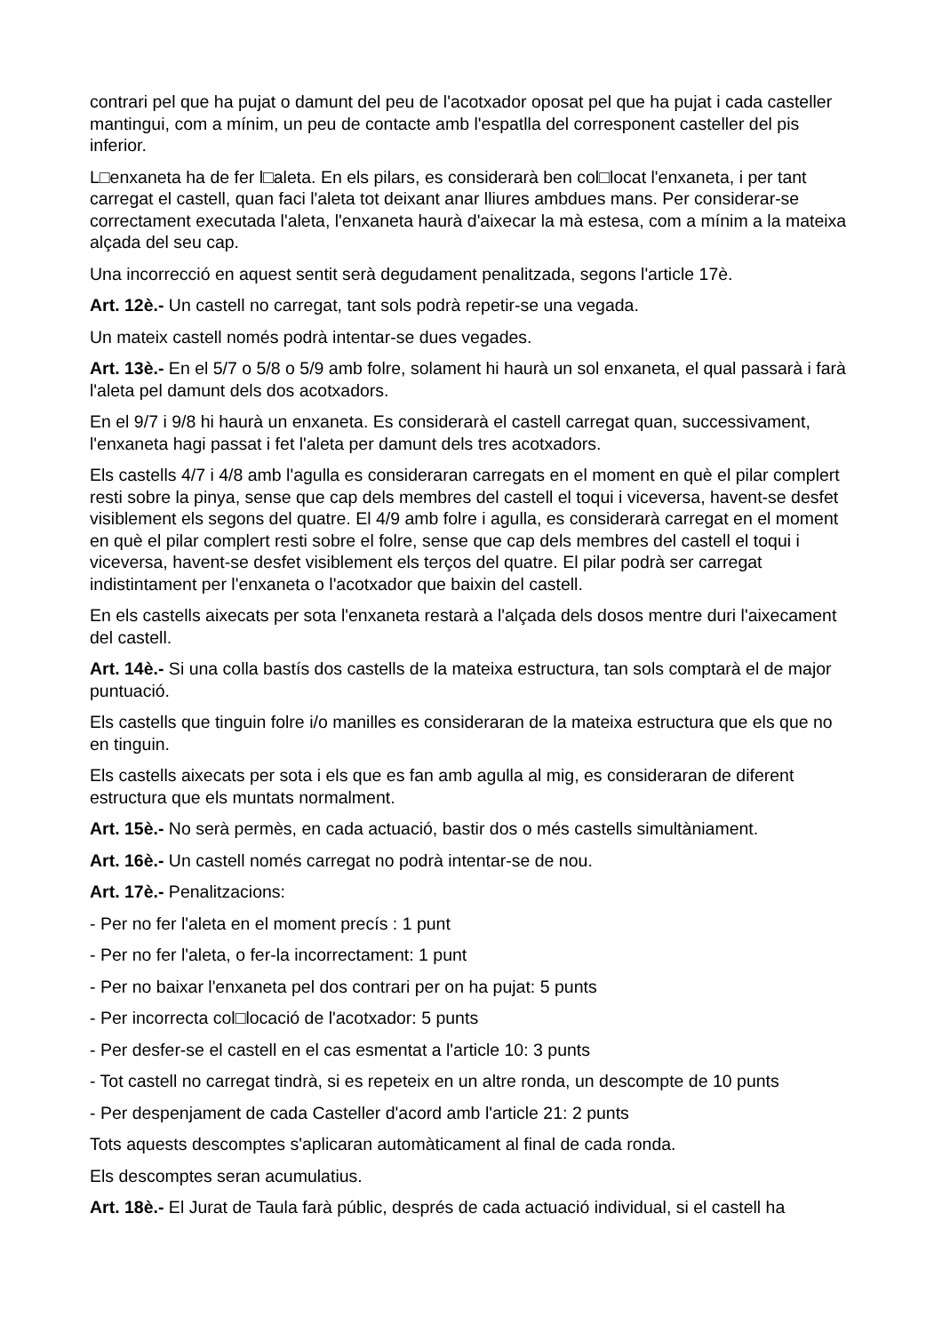contrari pel que ha pujat o damunt del peu de l'acotxador oposat pel que ha pujat i cada casteller mantingui, com a mínim, un peu de contacte amb l'espatlla del corresponent casteller del pis inferior.
L□enxaneta ha de fer l□aleta. En els pilars, es considerarà ben col□locat l'enxaneta, i per tant carregat el castell, quan faci l'aleta tot deixant anar lliures ambdues mans. Per considerar-se correctament executada l'aleta, l'enxaneta haurà d'aixecar la mà estesa, com a mínim a la mateixa alçada del seu cap.
Una incorrecció en aquest sentit serà degudament penalitzada, segons l'article 17è.
Art. 12è.- Un castell no carregat, tant sols podrà repetir-se una vegada.
Un mateix castell només podrà intentar-se dues vegades.
Art. 13è.- En el 5/7 o 5/8 o 5/9 amb folre, solament hi haurà un sol enxaneta, el qual passarà i farà l'aleta pel damunt dels dos acotxadors.
En el 9/7 i 9/8 hi haurà un enxaneta. Es considerarà el castell carregat quan, successivament, l'enxaneta hagi passat i fet l'aleta per damunt dels tres acotxadors.
Els castells 4/7 i 4/8 amb l'agulla es consideraran carregats en el moment en què el pilar complert resti sobre la pinya, sense que cap dels membres del castell el toqui i viceversa, havent-se desfet visiblement els segons del quatre. El 4/9 amb folre i agulla, es considerarà carregat en el moment en què el pilar complert resti sobre el folre, sense que cap dels membres del castell el toqui i viceversa, havent-se desfet visiblement els terços del quatre. El pilar podrà ser carregat indistintament per l'enxaneta o l'acotxador que baixin del castell.
En els castells aixecats per sota l'enxaneta restarà a l'alçada dels dosos mentre duri l'aixecament del castell.
Art. 14è.- Si una colla bastís dos castells de la mateixa estructura, tan sols comptarà el de major puntuació.
Els castells que tinguin folre i/o manilles es consideraran de la mateixa estructura que els que no en tinguin.
Els castells aixecats per sota i els que es fan amb agulla al mig, es consideraran de diferent estructura que els muntats normalment.
Art. 15è.- No serà permès, en cada actuació, bastir dos o més castells simultàniament.
Art. 16è.- Un castell només carregat no podrà intentar-se de nou.
Art. 17è.- Penalitzacions:
- Per no fer l'aleta en el moment precís : 1 punt
- Per no fer l'aleta, o fer-la incorrectament: 1 punt
- Per no baixar l'enxaneta pel dos contrari per on ha pujat: 5 punts
- Per incorrecta col□locació de l'acotxador: 5 punts
- Per desfer-se el castell en el cas esmentat a l'article 10: 3 punts
- Tot castell no carregat tindrà, si es repeteix en un altre ronda, un descompte de 10 punts
- Per despenjament de cada Casteller d'acord amb l'article 21: 2 punts
Tots aquests descomptes s'aplicaran automàticament al final de cada ronda.
Els descomptes seran acumulatius.
Art. 18è.- El Jurat de Taula farà públic, després de cada actuació individual, si el castell ha